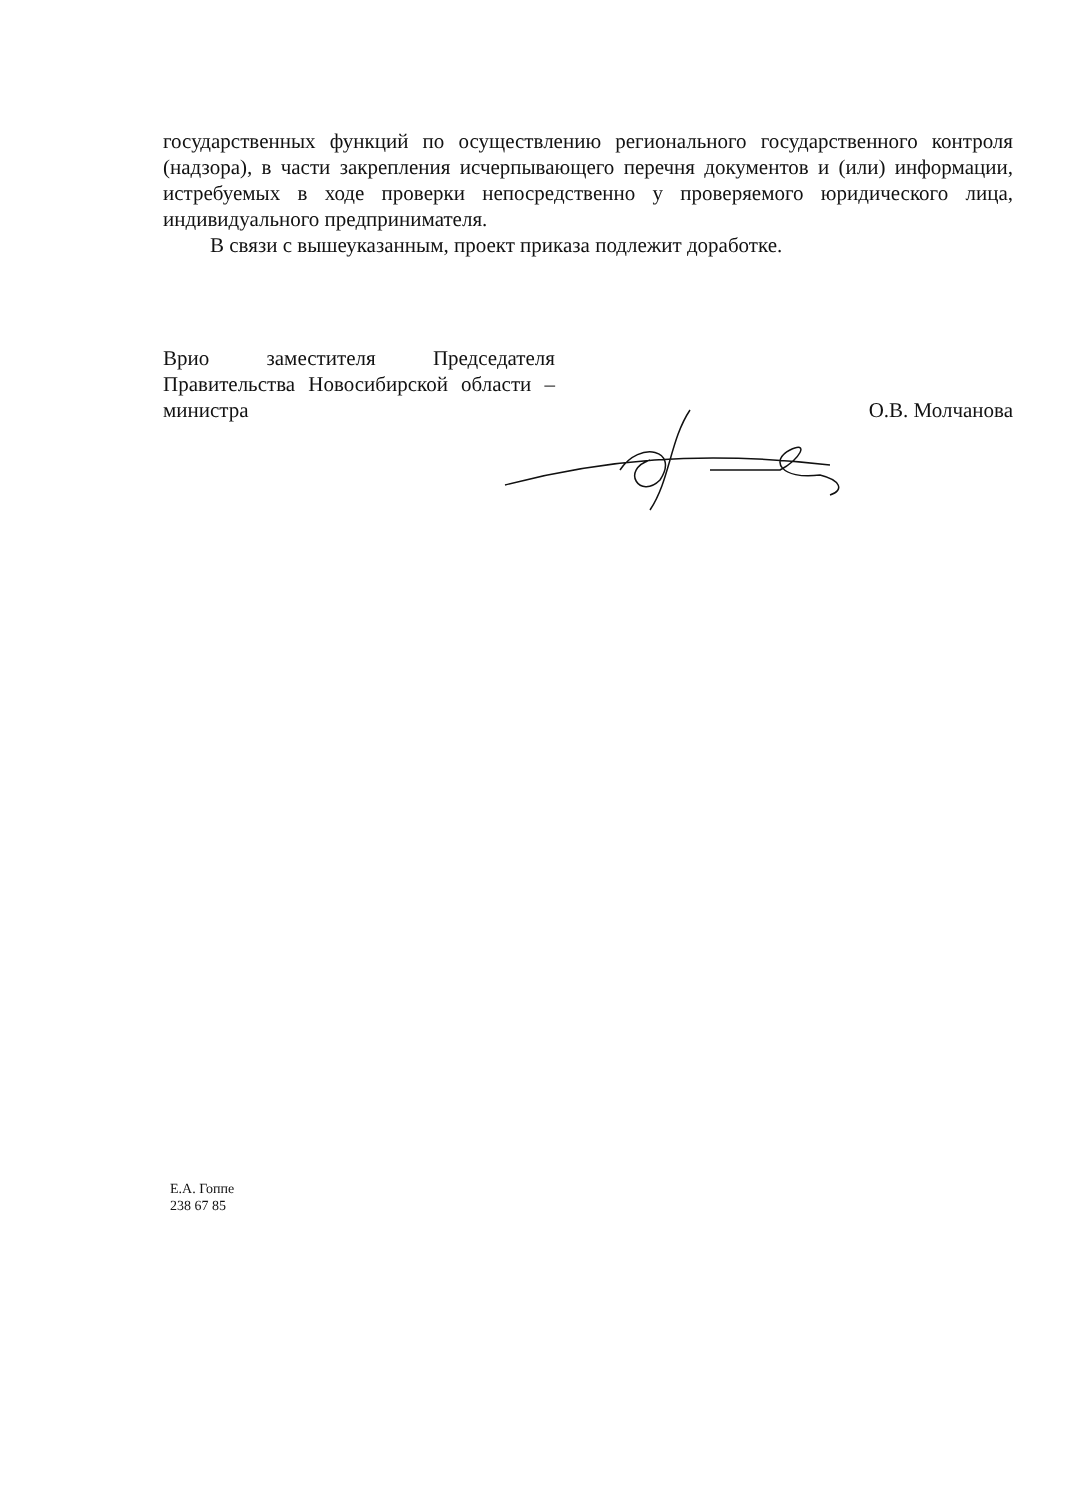государственных функций по осуществлению регионального государственного контроля (надзора), в части закрепления исчерпывающего перечня документов и (или) информации, истребуемых в ходе проверки непосредственно у проверяемого юридического лица, индивидуального предпринимателя.
В связи с вышеуказанным, проект приказа подлежит доработке.
Врио заместителя Председателя Правительства Новосибирской области – министра
О.В. Молчанова
Е.А. Гоппе
238 67 85